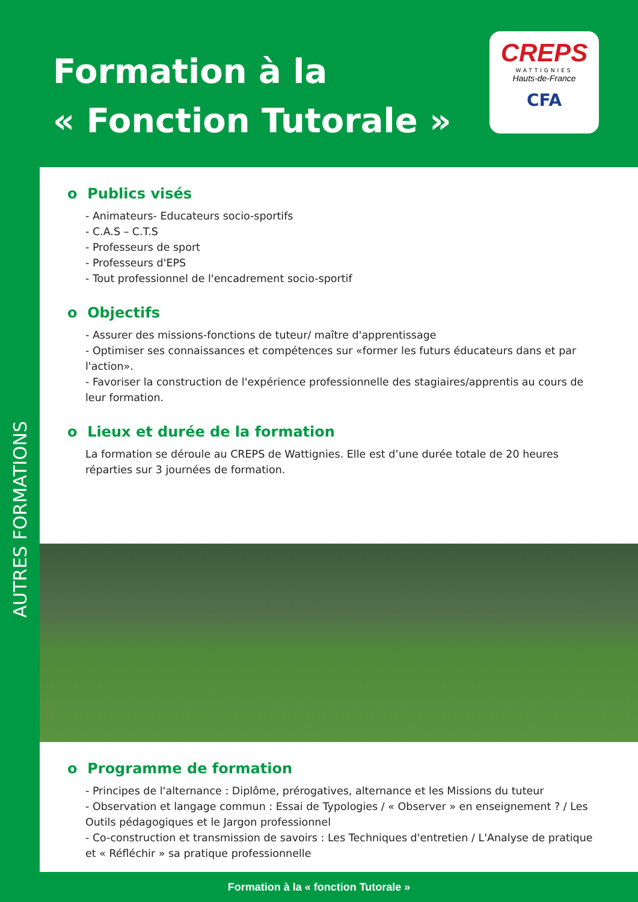Formation à la
« Fonction Tutorale »
CREPS
WATTIGNIES
Hauts-de-France
CFA
AUTRES FORMATIONS
o Publics visés
- Animateurs- Educateurs socio-sportifs
- C.A.S – C.T.S
- Professeurs de sport
- Professeurs d'EPS
- Tout professionnel de l'encadrement socio-sportif
o Objectifs
- Assurer des missions-fonctions de tuteur/ maître d'apprentissage
- Optimiser ses connaissances et compétences sur «former les futurs éducateurs dans et par l'action».
- Favoriser la construction de l'expérience professionnelle des stagiaires/apprentis au cours de leur formation.
o Lieux et durée de la formation
La formation se déroule au CREPS de Wattignies. Elle est d’une durée totale de 20 heures réparties sur 3 journées de formation.
o Programme de formation
- Principes de l'alternance : Diplôme, prérogatives, alternance et les Missions du tuteur
- Observation et langage commun : Essai de Typologies / « Observer » en enseignement ? / Les Outils pédagogiques et le Jargon professionnel
- Co-construction et transmission de savoirs : Les Techniques d'entretien / L'Analyse de pratique et « Réfléchir » sa pratique professionnelle
Formation à la « fonction Tutorale »